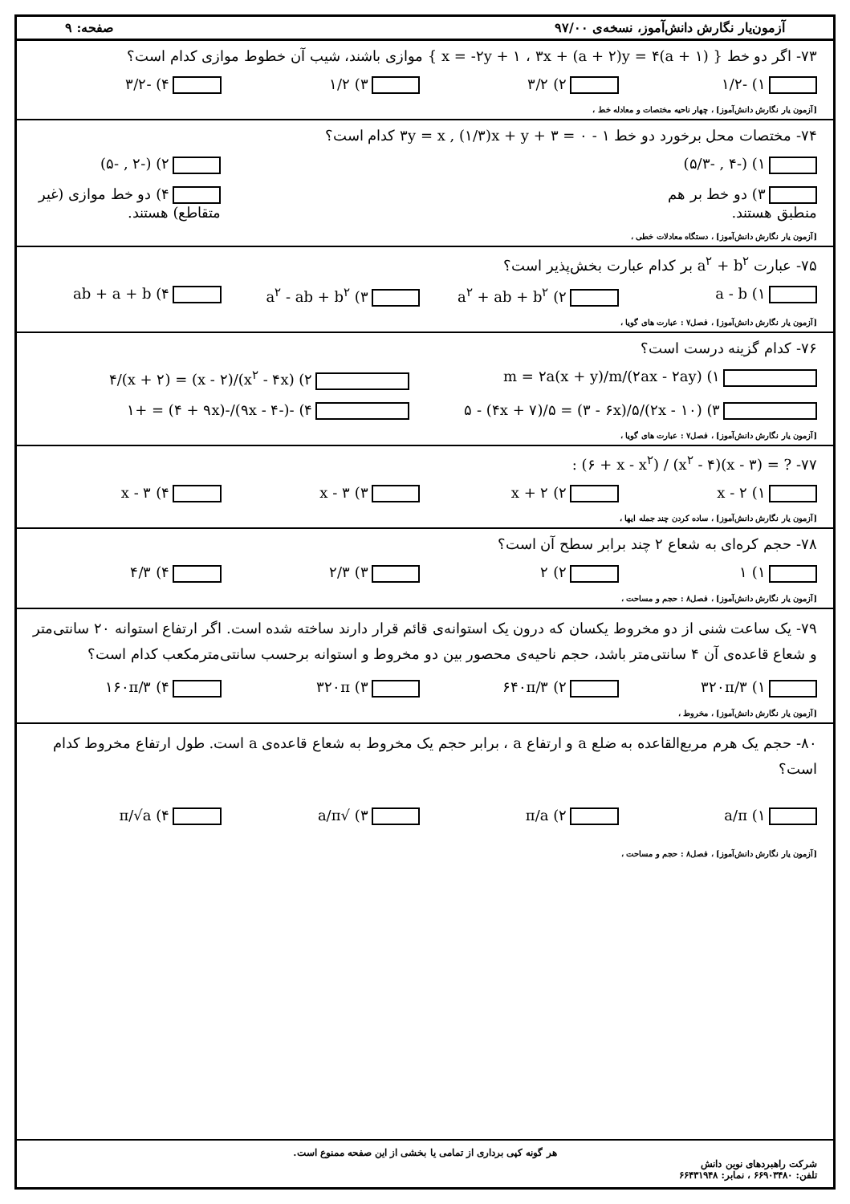آزمون‌یار نگارش دانش‌آموز، نسخه‌ی ۹۷/۰۰ صفحه: ۹
۷۳- اگر دو خط { (a + ۱)x = -۲y + ۱ ، ۳x + (a + ۲)y = ۴ } موازی باشند، شیب آن خطوط موازی کدام است؟
۱) -۱/۲ ۲) ۳/۲ ۳) ۱/۲ ۴) -۳/۲
[آزمون یار نگارش دانش‌آموز] ، چهار ناحیه مختصات و معادله خط ،
۷۴- مختصات محل برخورد دو خط ۱ - ۳y = x , (۱/۳)x + y + ۳ = ۰ کدام است؟
۱) (-۴ , -۵/۳) ۲) (-۲ , -۵)
۳) دو خط بر هم منطبق هستند. ۴) دو خط موازی (غیر متقاطع) هستند.
[آزمون یار نگارش دانش‌آموز] ، دستگاه معادلات خطی ،
۷۵- عبارت a<sup>۲</sup> + b<sup>۲</sup> بر کدام عبارت بخش‌پذیر است؟
۱) a - b ۲) a<sup>۲</sup> + ab + b<sup>۲</sup> ۳) a<sup>۲</sup> - ab + b<sup>۲</sup> ۴) ab + a + b
[آزمون یار نگارش دانش‌آموز] ، فصل۷ : عبارت های گویا ،
۷۶- کدام گزینه درست است؟
۱) (۲ax - ۲ay)/m = ۲a(x + y)/m ۲) (x<sup>۲</sup> - ۴x)/(x - ۲) = (x + ۲)/۴
۳) (۱۰ - ۲x)/۵ - (۴x + ۷)/۵ = (۳ - ۶x)/۵ ۴) -(-۹x - ۴)/-(۴ + ۹x) = +۱
[آزمون یار نگارش دانش‌آموز] ، فصل۷ : عبارت های گویا ،
۷۷- ? = (x - ۳)(x<sup>۲</sup> - ۴) / (۶ + x - x<sup>۲</sup>) :
۱) ۲ - x ۲) x + ۲ ۳) x - ۳ ۴) ۳ - x
[آزمون یار نگارش دانش‌آموز] ، ساده کردن چند جمله ایها ،
۷۸- حجم کره‌ای به شعاع ۲ چند برابر سطح آن است؟
۱) ۱ ۲) ۲ ۳) ۲/۳ ۴) ۴/۳
[آزمون یار نگارش دانش‌آموز] ، فصل۸ : حجم و مساحت ،
۷۹- یک ساعت شنی از دو مخروط یکسان که درون یک استوانه‌ی قائم قرار دارند ساخته شده است. اگر ارتفاع استوانه ۲۰ سانتی‌متر و شعاع قاعده‌ی آن ۴ سانتی‌متر باشد، حجم ناحیه‌ی محصور بین دو مخروط و استوانه برحسب سانتی‌مترمکعب کدام است؟
۱) ۳۲۰π/۳ ۲) ۶۴۰π/۳ ۳) ۳۲۰π ۴) ۱۶۰π/۳
[آزمون یار نگارش دانش‌آموز] ، مخروط ،
۸۰- حجم یک هرم مربع‌القاعده به ضلع a و ارتفاع a ، برابر حجم یک مخروط به شعاع قاعده‌ی a است. طول ارتفاع مخروط کدام است؟
۱) a/π ۲) π/a ۳) √a/π ۴) π/√a
[آزمون یار نگارش دانش‌آموز] ، فصل۸ : حجم و مساحت ،
هر گونه کپی برداری از تمامی یا بخشی از این صفحه ممنوع است.
شرکت راهبردهای نوین دانش
تلفن: ۶۶۹۰۳۴۸۰ ، نمابر: ۶۶۴۳۱۹۴۸